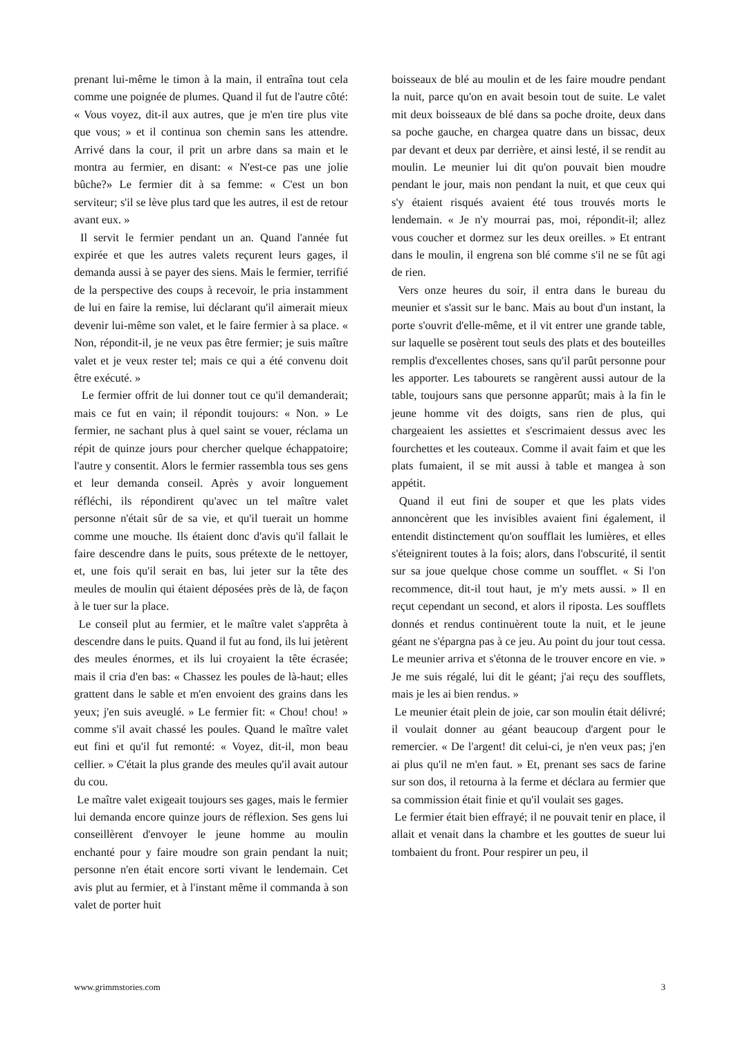prenant lui-même le timon à la main, il entraîna tout cela comme une poignée de plumes. Quand il fut de l'autre côté: « Vous voyez, dit-il aux autres, que je m'en tire plus vite que vous; » et il continua son chemin sans les attendre. Arrivé dans la cour, il prit un arbre dans sa main et le montra au fermier, en disant: « N'est-ce pas une jolie bûche?» Le fermier dit à sa femme: « C'est un bon serviteur; s'il se lève plus tard que les autres, il est de retour avant eux. »
Il servit le fermier pendant un an. Quand l'année fut expirée et que les autres valets reçurent leurs gages, il demanda aussi à se payer des siens. Mais le fermier, terrifié de la perspective des coups à recevoir, le pria instamment de lui en faire la remise, lui déclarant qu'il aimerait mieux devenir lui-même son valet, et le faire fermier à sa place. « Non, répondit-il, je ne veux pas être fermier; je suis maître valet et je veux rester tel; mais ce qui a été convenu doit être exécuté. »
Le fermier offrit de lui donner tout ce qu'il demanderait; mais ce fut en vain; il répondit toujours: « Non. » Le fermier, ne sachant plus à quel saint se vouer, réclama un répit de quinze jours pour chercher quelque échappatoire; l'autre y consentit. Alors le fermier rassembla tous ses gens et leur demanda conseil. Après y avoir longuement réfléchi, ils répondirent qu'avec un tel maître valet personne n'était sûr de sa vie, et qu'il tuerait un homme comme une mouche. Ils étaient donc d'avis qu'il fallait le faire descendre dans le puits, sous prétexte de le nettoyer, et, une fois qu'il serait en bas, lui jeter sur la tête des meules de moulin qui étaient déposées près de là, de façon à le tuer sur la place.
Le conseil plut au fermier, et le maître valet s'apprêta à descendre dans le puits. Quand il fut au fond, ils lui jetèrent des meules énormes, et ils lui croyaient la tête écrasée; mais il cria d'en bas: « Chassez les poules de là-haut; elles grattent dans le sable et m'en envoient des grains dans les yeux; j'en suis aveuglé. » Le fermier fit: « Chou! chou! » comme s'il avait chassé les poules. Quand le maître valet eut fini et qu'il fut remonté: « Voyez, dit-il, mon beau cellier. » C'était la plus grande des meules qu'il avait autour du cou.
Le maître valet exigeait toujours ses gages, mais le fermier lui demanda encore quinze jours de réflexion. Ses gens lui conseillèrent d'envoyer le jeune homme au moulin enchanté pour y faire moudre son grain pendant la nuit; personne n'en était encore sorti vivant le lendemain. Cet avis plut au fermier, et à l'instant même il commanda à son valet de porter huit
boisseaux de blé au moulin et de les faire moudre pendant la nuit, parce qu'on en avait besoin tout de suite. Le valet mit deux boisseaux de blé dans sa poche droite, deux dans sa poche gauche, en chargea quatre dans un bissac, deux par devant et deux par derrière, et ainsi lesté, il se rendit au moulin. Le meunier lui dit qu'on pouvait bien moudre pendant le jour, mais non pendant la nuit, et que ceux qui s'y étaient risqués avaient été tous trouvés morts le lendemain. « Je n'y mourrai pas, moi, répondit-il; allez vous coucher et dormez sur les deux oreilles. » Et entrant dans le moulin, il engrena son blé comme s'il ne se fût agi de rien.
Vers onze heures du soir, il entra dans le bureau du meunier et s'assit sur le banc. Mais au bout d'un instant, la porte s'ouvrit d'elle-même, et il vit entrer une grande table, sur laquelle se posèrent tout seuls des plats et des bouteilles remplis d'excellentes choses, sans qu'il parût personne pour les apporter. Les tabourets se rangèrent aussi autour de la table, toujours sans que personne apparût; mais à la fin le jeune homme vit des doigts, sans rien de plus, qui chargeaient les assiettes et s'escrimaient dessus avec les fourchettes et les couteaux. Comme il avait faim et que les plats fumaient, il se mit aussi à table et mangea à son appétit.
Quand il eut fini de souper et que les plats vides annoncèrent que les invisibles avaient fini également, il entendit distinctement qu'on soufflait les lumières, et elles s'éteignirent toutes à la fois; alors, dans l'obscurité, il sentit sur sa joue quelque chose comme un soufflet. « Si l'on recommence, dit-il tout haut, je m'y mets aussi. » Il en reçut cependant un second, et alors il riposta. Les soufflets donnés et rendus continuèrent toute la nuit, et le jeune géant ne s'épargna pas à ce jeu. Au point du jour tout cessa. Le meunier arriva et s'étonna de le trouver encore en vie. » Je me suis régalé, lui dit le géant; j'ai reçu des soufflets, mais je les ai bien rendus. »
Le meunier était plein de joie, car son moulin était délivré; il voulait donner au géant beaucoup d'argent pour le remercier. « De l'argent! dit celui-ci, je n'en veux pas; j'en ai plus qu'il ne m'en faut. » Et, prenant ses sacs de farine sur son dos, il retourna à la ferme et déclara au fermier que sa commission était finie et qu'il voulait ses gages.
Le fermier était bien effrayé; il ne pouvait tenir en place, il allait et venait dans la chambre et les gouttes de sueur lui tombaient du front. Pour respirer un peu, il
www.grimmstories.com 3